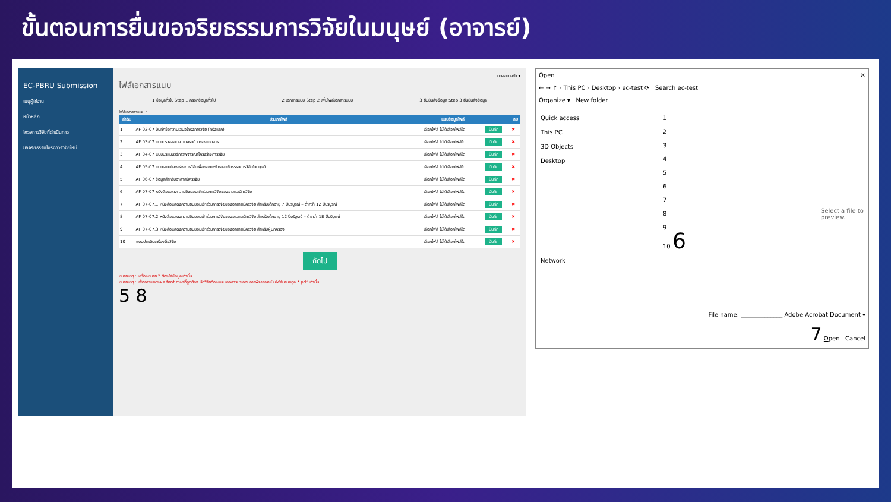ขั้นตอนการยื่นขอจริยธรรมการวิจัยในมนุษย์ (อาจารย์)
EC-PBRU Submission
เมนูผู้ใช้งาน
หน้าหลัก
โครงการวิจัยที่ดำเนินการ
ขอจริยธรรมโครงการวิจัยใหม่
ทดสอบ ครับ ▾
ไฟล์เอกสารแนบ
1 ข้อมูลทั่วไป Step 1 กรอกข้อมูลทั่วไป 2 เอกสารแนบ Step 2 เพิ่มไฟล์เอกสารแนบ 3 ยืนยันส่งข้อมูล Step 3 ยืนยันส่งข้อมูล
ไฟล์เอกสารแนบ :
| ลำดับ | ประเภทไฟล์ | แนบข้อมูลไฟล์ | | ลบ |
| --- | --- | --- | --- | --- |
| 1 | AF 02-07 บันทึกข้อความเสนอโครงการวิจัย (ครั้งแรก) | เลือกไฟล์ ไม่ได้เลือกไฟล์ใด | บันทึก | ✖ |
| 2 | AF 03-07 แบบตรวจสอบความครบถ้วนของเอกสาร | เลือกไฟล์ ไม่ได้เลือกไฟล์ใด | บันทึก | ✖ |
| 3 | AF 04-07 แบบประเมินวิธีการพิจารณาโครงร่างการวิจัย | เลือกไฟล์ ไม่ได้เลือกไฟล์ใด | บันทึก | ✖ |
| 4 | AF 05-07 แบบเสนอโครงร่างการวิจัยเพื่อขอการรับรองจริยธรรมการวิจัยในมนุษย์ | เลือกไฟล์ ไม่ได้เลือกไฟล์ใด | บันทึก | ✖ |
| 5 | AF 06-07 ข้อมูลสำหรับอาสาสมัครวิจัย | เลือกไฟล์ ไม่ได้เลือกไฟล์ใด | บันทึก | ✖ |
| 6 | AF 07-07 หนังสือแสดงความยินยอมเข้าร่วมการวิจัยของอาสาสมัครวิจัย | เลือกไฟล์ ไม่ได้เลือกไฟล์ใด | บันทึก | ✖ |
| 7 | AF 07-07.1 หนังสือแสดงความยินยอมเข้าร่วมการวิจัยของอาสาสมัครวิจัย สำหรับเด็กอายุ 7 ปีบริบูรณ์ – ต่ำกว่า 12 ปีบริบูรณ์ | เลือกไฟล์ ไม่ได้เลือกไฟล์ใด | บันทึก | ✖ |
| 8 | AF 07-07.2 หนังสือแสดงความยินยอมเข้าร่วมการวิจัยของอาสาสมัครวิจัย สำหรับเด็กอายุ 12 ปีบริบูรณ์ – ต่ำกว่า 18 ปีบริบูรณ์ | เลือกไฟล์ ไม่ได้เลือกไฟล์ใด | บันทึก | ✖ |
| 9 | AF 07-07.3 หนังสือแสดงความยินยอมเข้าร่วมการวิจัยของอาสาสมัครวิจัย สำหรับผู้ปกครอง | เลือกไฟล์ ไม่ได้เลือกไฟล์ใด | บันทึก | ✖ |
| 10 | แบบประเมินเครื่องมือวิจัย | เลือกไฟล์ ไม่ได้เลือกไฟล์ใด | บันทึก | ✖ |
ถัดไป
หมายเหตุ : เครื่องหมาย * ต้องใส่ข้อมูลเท่านั้น
หมายเหตุ : เพื่อการแสดงผล font ภาษาที่ถูกต้อง นักวิจัยต้องแนบเอกสารประกอบการพิจารณาเป็นไฟล์นามสกุล *.pdf เท่านั้น
5 8
Open ✕
← → ↑ › This PC › Desktop › ec-test ⟳ Search ec-test
Organize ▾ New folder
Quick access
This PC
3D Objects
Desktop
Network
1
2
3
4
5
6
7
8
9
10 6
Select a file to preview.
File name: ______________ Adobe Acrobat Document ▾
7 Open Cancel